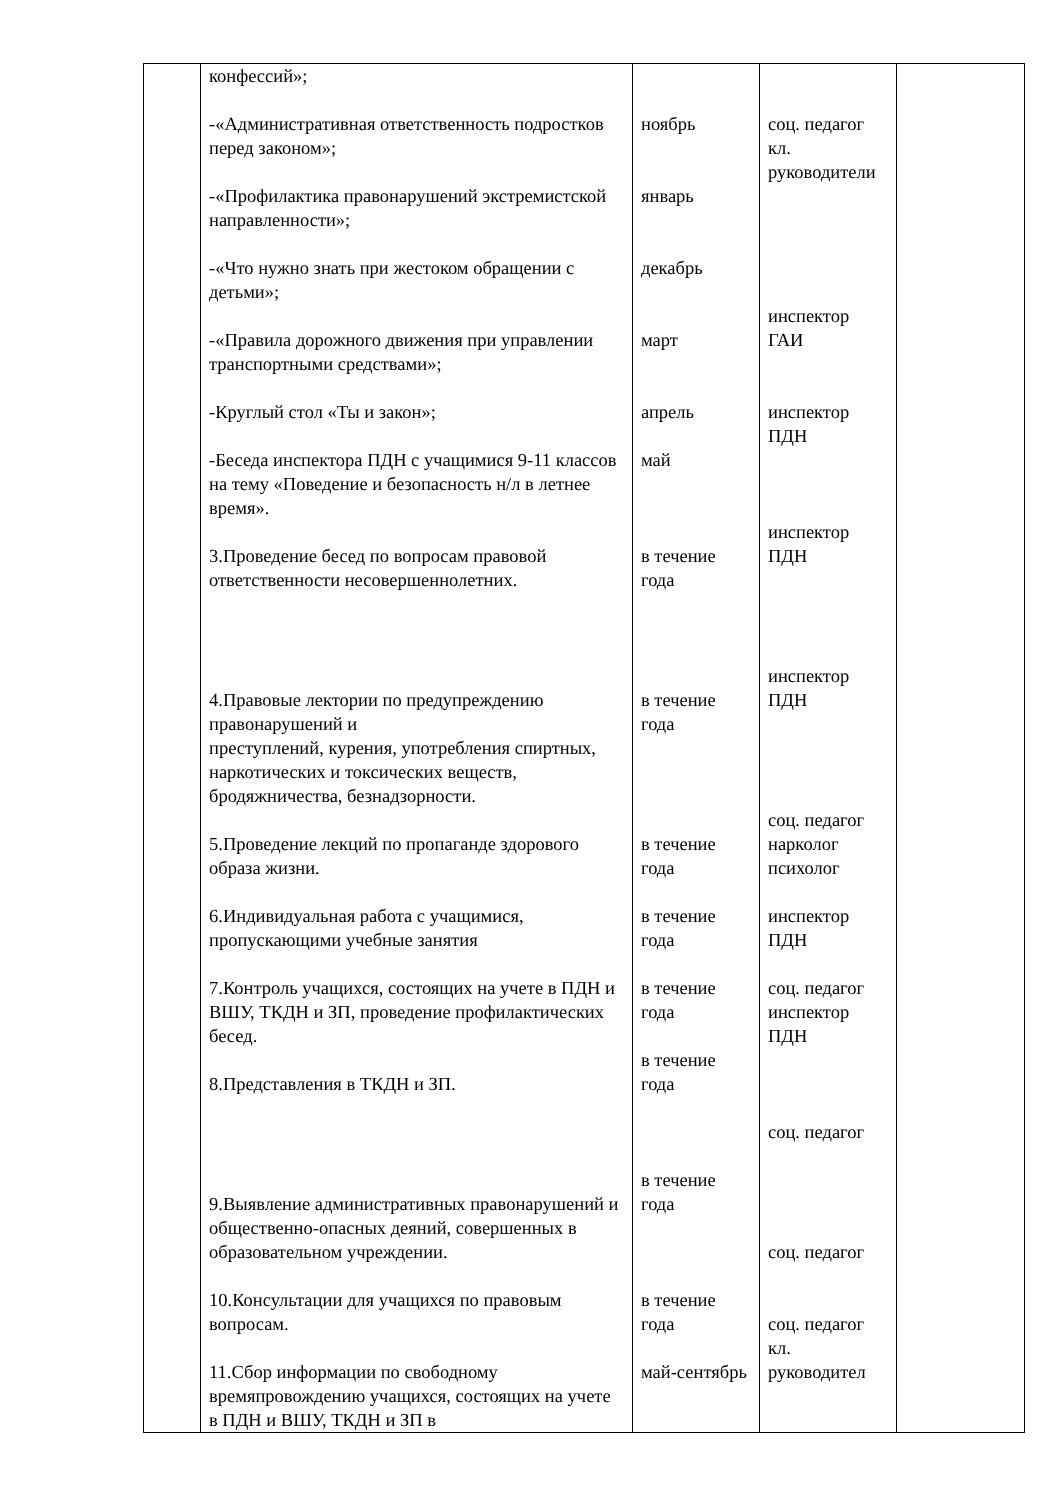| | конфессий»; -«Административная ответственность подростков перед законом»; -«Профилактика правонарушений экстремистской направленности»; -«Что нужно знать при жестоком обращении с детьми»; -«Правила дорожного движения при управлении транспортными средствами»; -Круглый стол «Ты и закон»; -Беседа инспектора ПДН с учащимися 9-11 классов на тему «Поведение и безопасность н/л в летнее время». 3.Проведение бесед по вопросам правовой ответственности несовершеннолетних. 4.Правовые лектории по предупреждению правонарушений и преступлений, курения, употребления спиртных, наркотических и токсических веществ, бродяжничества, безнадзорности. 5.Проведение лекций по пропаганде здорового образа жизни. 6.Индивидуальная работа с учащимися, пропускающими учебные занятия 7.Контроль учащихся, состоящих на учете в ПДН и ВШУ, ТКДН и ЗП, проведение профилактических бесед. 8.Представления в ТКДН и ЗП. 9.Выявление административных правонарушений и общественно-опасных деяний, совершенных в образовательном учреждении. 10.Консультации для учащихся по правовым вопросам. 11.Сбор информации по свободному времяпровождению учащихся, состоящих на учете в ПДН и ВШУ, ТКДН и ЗП в | ноябрь январь декабрь март апрель май в течение года в течение года в течение года в течение года в течение года в течение года в течение года в течение года май-сентябрь | соц. педагог кл. руководители инспектор ГАИ инспектор ПДН инспектор ПДН инспектор ПДН соц. педагог нарколог психолог инспектор ПДН соц. педагог инспектор ПДН соц. педагог соц. педагог соц. педагог кл. руководител | |